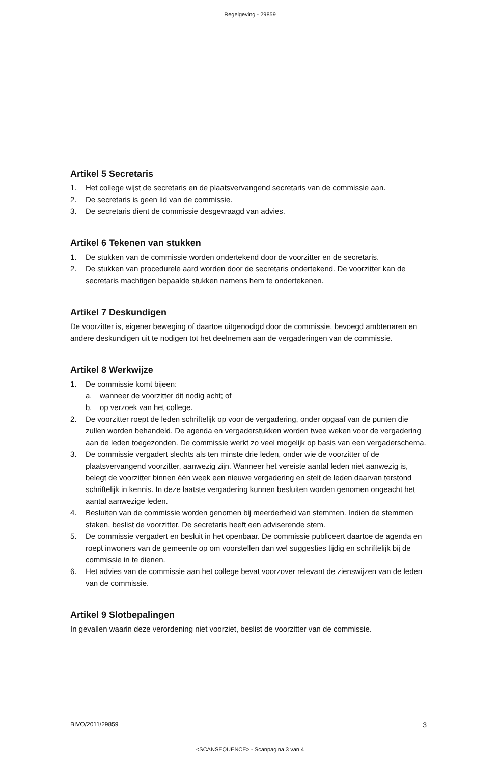Regelgeving - 29859
Artikel 5 Secretaris
1. Het college wijst de secretaris en de plaatsvervangend secretaris van de commissie aan.
2. De secretaris is geen lid van de commissie.
3. De secretaris dient de commissie desgevraagd van advies.
Artikel 6 Tekenen van stukken
1. De stukken van de commissie worden ondertekend door de voorzitter en de secretaris.
2. De stukken van procedurele aard worden door de secretaris ondertekend. De voorzitter kan de secretaris machtigen bepaalde stukken namens hem te ondertekenen.
Artikel 7 Deskundigen
De voorzitter is, eigener beweging of daartoe uitgenodigd door de commissie, bevoegd ambtenaren en andere deskundigen uit te nodigen tot het deelnemen aan de vergaderingen van de commissie.
Artikel 8 Werkwijze
1. De commissie komt bijeen:
a. wanneer de voorzitter dit nodig acht; of
b. op verzoek van het college.
2. De voorzitter roept de leden schriftelijk op voor de vergadering, onder opgaaf van de punten die zullen worden behandeld. De agenda en vergaderstukken worden twee weken voor de vergadering aan de leden toegezonden. De commissie werkt zo veel mogelijk op basis van een vergaderschema.
3. De commissie vergadert slechts als ten minste drie leden, onder wie de voorzitter of de plaatsvervangend voorzitter, aanwezig zijn. Wanneer het vereiste aantal leden niet aanwezig is, belegt de voorzitter binnen één week een nieuwe vergadering en stelt de leden daarvan terstond schriftelijk in kennis. In deze laatste vergadering kunnen besluiten worden genomen ongeacht het aantal aanwezige leden.
4. Besluiten van de commissie worden genomen bij meerderheid van stemmen. Indien de stemmen staken, beslist de voorzitter. De secretaris heeft een adviserende stem.
5. De commissie vergadert en besluit in het openbaar. De commissie publiceert daartoe de agenda en roept inwoners van de gemeente op om voorstellen dan wel suggesties tijdig en schriftelijk bij de commissie in te dienen.
6. Het advies van de commissie aan het college bevat voorzover relevant de zienswijzen van de leden van de commissie.
Artikel 9 Slotbepalingen
In gevallen waarin deze verordening niet voorziet, beslist de voorzitter van de commissie.
BIVO/2011/29859 3
<SCANSEQUENCE> - Scanpagina 3 van 4